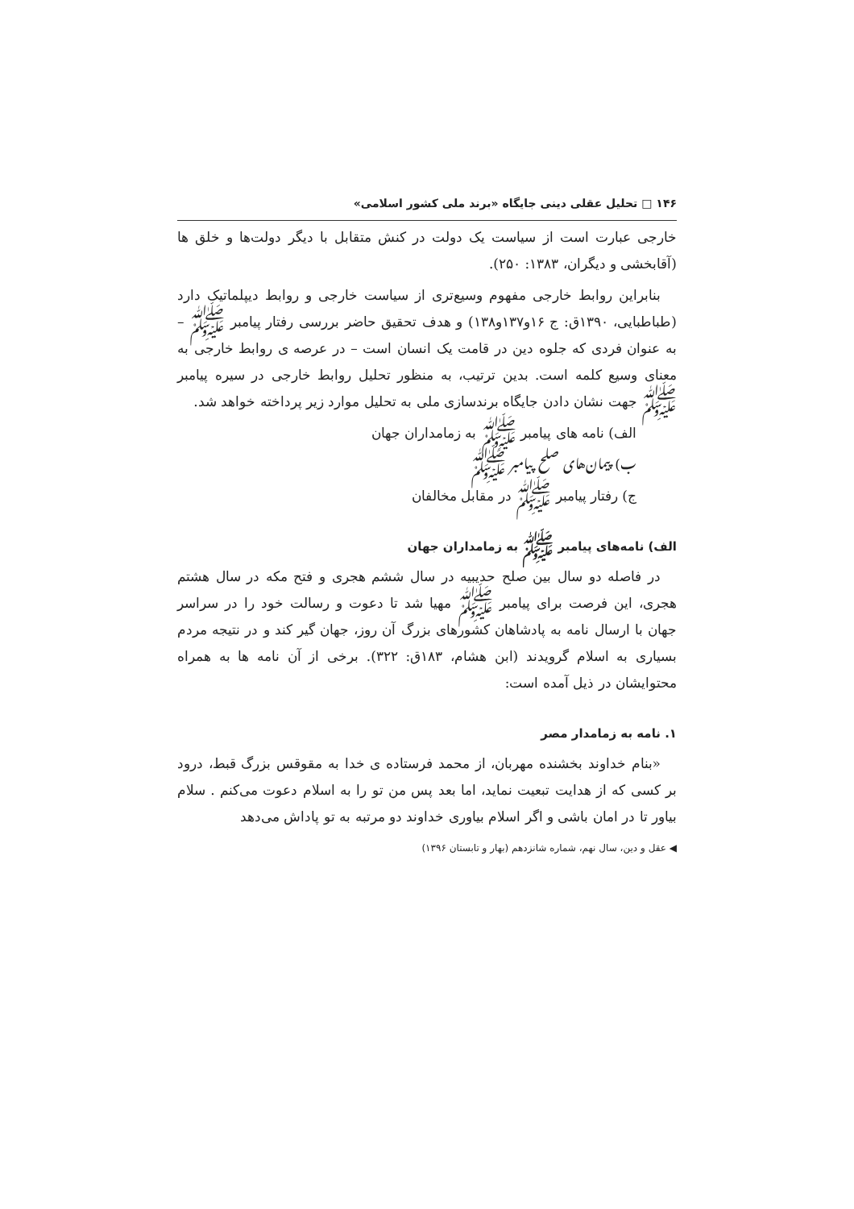۱۴۶ □ تحلیل عقلی دینی جایگاه «برند ملی کشور اسلامی»
خارجی عبارت است از سیاست یک دولت در کنش متقابل با دیگر دولت‌ها و خلق ها (آقابخشی و دیگران، ۱۳۸۳: ۲۵۰).
بنابراین روابط خارجی مفهوم وسیع‌تری از سیاست خارجی و روابط دیپلماتیک دارد (طباطبایی، ۱۳۹۰ق: ج ۱۶و۱۳۷و۱۳۸) و هدف تحقیق حاضر بررسی رفتار پیامبر ﷺ – به عنوان فردی که جلوه دین در قامت یک انسان است – در عرصه ی روابط خارجی به معنای وسیع کلمه است. بدین ترتیب، به منظور تحلیل روابط خارجی در سیره پیامبر ﷺ جهت نشان دادن جایگاه برندسازی ملی به تحلیل موارد زیر پرداخته خواهد شد.
الف) نامه های پیامبر ﷺ به زمامداران جهان
ب) پیمان‌های صلح پیامبر ﷺ
ج) رفتار پیامبر ﷺ در مقابل مخالفان
الف) نامه‌های پیامبر ﷺ به زمامداران جهان
در فاصله دو سال بین صلح حدیبیه در سال ششم هجری و فتح مکه در سال هشتم هجری، این فرصت برای پیامبر ﷺ مهیا شد تا دعوت و رسالت خود را در سراسر جهان با ارسال نامه به پادشاهان کشورهای بزرگ آن روز، جهان گیر کند و در نتیجه مردم بسیاری به اسلام گرویدند (ابن هشام، ۱۸۳ق: ۳۲۲). برخی از آن نامه ها به همراه محتوایشان در ذیل آمده است:
۱. نامه به زمامدار مصر
«بنام خداوند بخشنده مهربان، از محمد فرستاده ی خدا به مقوقس بزرگ قبط، درود بر کسی که از هدایت تبعیت نماید، اما بعد پس من تو را به اسلام دعوت می‌کنم . سلام بیاور تا در امان باشی و اگر اسلام بیاوری خداوند دو مرتبه به تو پاداش می‌دهد
◀ عقل و دین، سال نهم، شماره شانزدهم (بهار و تابستان ۱۳۹۶)